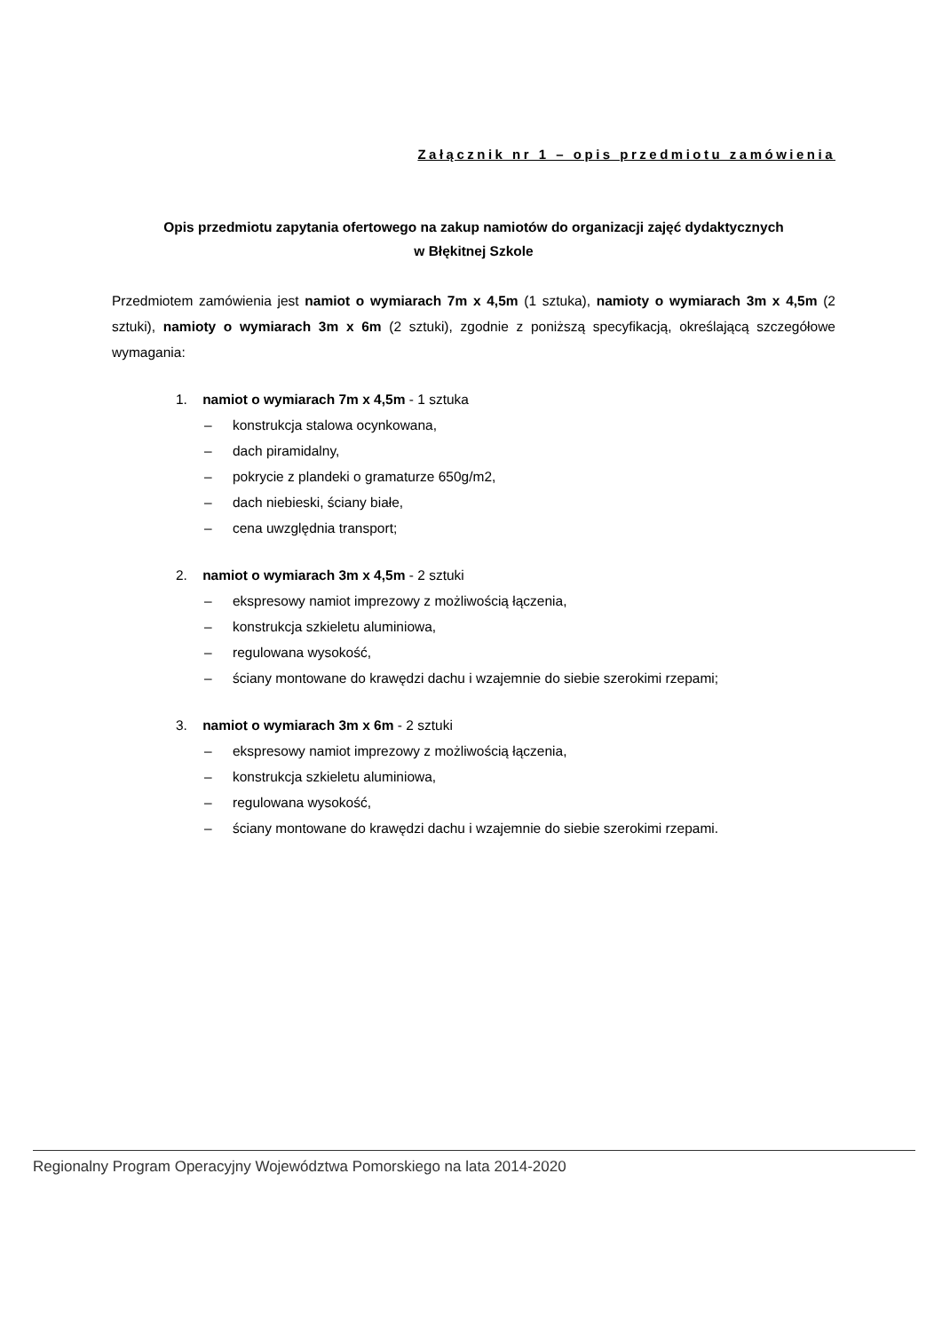Załącznik nr 1 – opis przedmiotu zamówienia
Opis przedmiotu zapytania ofertowego na zakup namiotów do organizacji zajęć dydaktycznych
w Błękitnej Szkole
Przedmiotem zamówienia jest namiot o wymiarach 7m x 4,5m (1 sztuka), namioty o wymiarach 3m x 4,5m (2 sztuki), namioty o wymiarach 3m x 6m (2 sztuki), zgodnie z poniższą specyfikacją, określającą szczegółowe wymagania:
1. namiot o wymiarach 7m x 4,5m - 1 sztuka
– konstrukcja stalowa ocynkowana,
– dach piramidalny,
– pokrycie z plandeki o gramaturze 650g/m2,
– dach niebieski, ściany białe,
– cena uwzględnia transport;
2. namiot o wymiarach 3m x 4,5m - 2 sztuki
– ekspresowy namiot imprezowy z możliwością łączenia,
– konstrukcja szkieletu aluminiowa,
– regulowana wysokość,
– ściany montowane do krawędzi dachu i wzajemnie do siebie szerokimi rzepami;
3. namiot o wymiarach 3m x 6m - 2 sztuki
– ekspresowy namiot imprezowy z możliwością łączenia,
– konstrukcja szkieletu aluminiowa,
– regulowana wysokość,
– ściany montowane do krawędzi dachu i wzajemnie do siebie szerokimi rzepami.
Regionalny Program Operacyjny Województwa Pomorskiego na lata 2014-2020